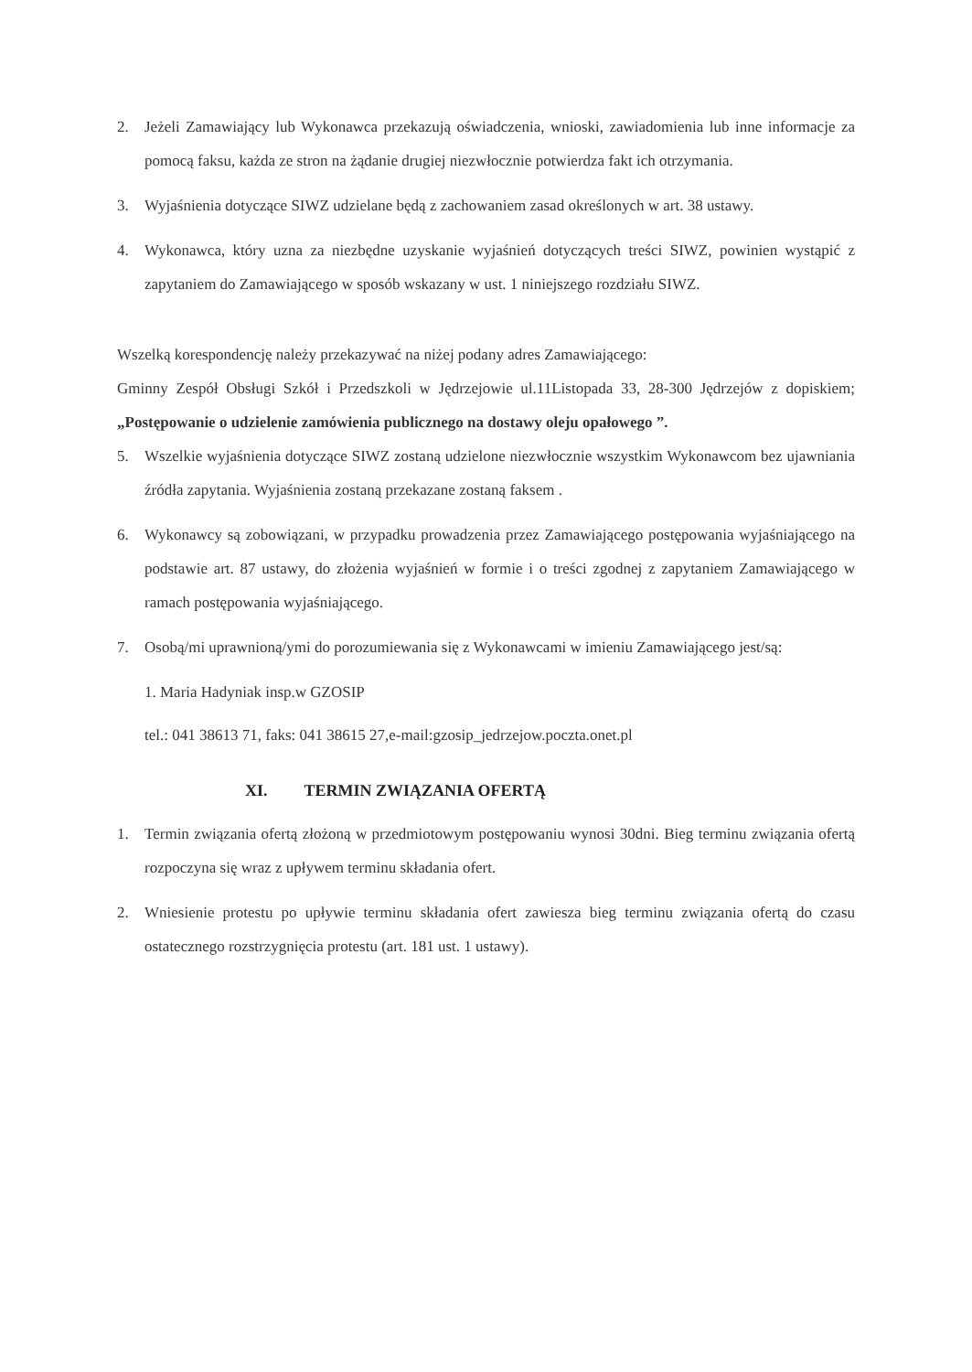2. Jeżeli Zamawiający lub Wykonawca przekazują oświadczenia, wnioski, zawiadomienia lub inne informacje za pomocą faksu, każda ze stron na żądanie drugiej niezwłocznie potwierdza fakt ich otrzymania.
3. Wyjaśnienia dotyczące SIWZ udzielane będą z zachowaniem zasad określonych w art. 38 ustawy.
4. Wykonawca, który uzna za niezbędne uzyskanie wyjaśnień dotyczących treści SIWZ, powinien wystąpić z zapytaniem do Zamawiającego w sposób wskazany w ust. 1 niniejszego rozdziału SIWZ.
Wszelką korespondencję należy przekazywać na niżej podany adres Zamawiającego:
Gminny Zespół Obsługi Szkół i Przedszkoli w Jędrzejowie ul.11Listopada 33, 28-300 Jędrzejów z dopiskiem; „Postępowanie o udzielenie zamówienia publicznego na dostawy oleju opałowego ”.
5. Wszelkie wyjaśnienia dotyczące SIWZ zostaną udzielone niezwłocznie wszystkim Wykonawcom bez ujawniania źródła zapytania. Wyjaśnienia zostaną przekazane zostaną faksem .
6. Wykonawcy są zobowiązani, w przypadku prowadzenia przez Zamawiającego postępowania wyjaśniającego na podstawie art. 87 ustawy, do złożenia wyjaśnień w formie i o treści zgodnej z zapytaniem Zamawiającego w ramach postępowania wyjaśniającego.
7. Osobą/mi uprawnioną/ymi do porozumiewania się z Wykonawcami w imieniu Zamawiającego jest/są:
1. Maria Hadyniak insp.w GZOSIP
tel.: 041 38613 71, faks: 041 38615 27,e-mail:gzosip_jedrzejow.poczta.onet.pl
XI. TERMIN ZWIĄZANIA OFERTĄ
1. Termin związania ofertą złożoną w przedmiotowym postępowaniu wynosi 30dni. Bieg terminu związania ofertą rozpoczyna się wraz z upływem terminu składania ofert.
2. Wniesienie protestu po upływie terminu składania ofert zawiesza bieg terminu związania ofertą do czasu ostatecznego rozstrzygnięcia protestu (art. 181 ust. 1 ustawy).